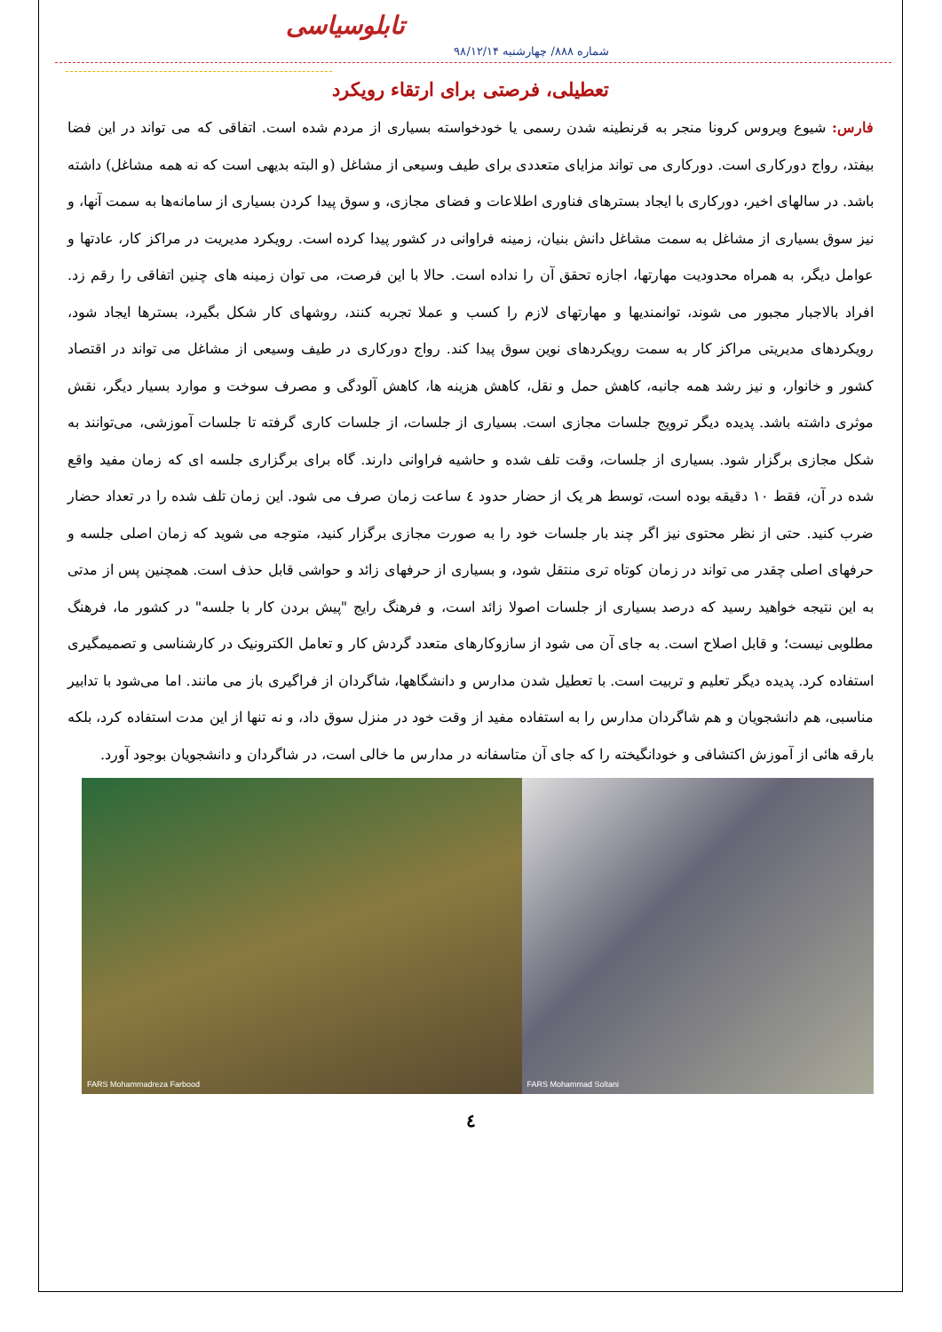تابلوسیاسی
شماره ۸۸۸/ چهارشنبه ۹۸/۱۲/۱۴
تعطیلی، فرصتی برای ارتقاء رویکرد
فارس: شیوع ویروس کرونا منجر به قرنطینه شدن رسمی یا خودخواسته بسیاری از مردم شده است. اتفاقی که می تواند در این فضا بیفتد، رواج دورکاری است. دورکاری می تواند مزایای متعددی برای طیف وسیعی از مشاغل (و البته بدیهی است که نه همه مشاغل) داشته باشد. در سالهای اخیر، دورکاری با ایجاد بسترهای فناوری اطلاعات و فضای مجازی، و سوق پیدا کردن بسیاری از سامانه‌ها به سمت آنها، و نیز سوق بسیاری از مشاغل به سمت مشاغل دانش بنیان، زمینه فراوانی در کشور پیدا کرده است. رویکرد مدیریت در مراکز کار، عادتها و عوامل دیگر، به همراه محدودیت مهارتها، اجازه تحقق آن را نداده است. حالا با این فرصت، می توان زمینه های چنین اتفاقی را رقم زد. افراد بالاجبار مجبور می شوند، توانمندیها و مهارتهای لازم را کسب و عملا تجربه کنند، روشهای کار شکل بگیرد، بسترها ایجاد شود، رویکردهای مدیریتی مراکز کار به سمت رویکردهای نوین سوق پیدا کند. رواج دورکاری در طیف وسیعی از مشاغل می تواند در اقتصاد کشور و خانوار، و نیز رشد همه جانبه، کاهش حمل و نقل، کاهش هزینه ها، کاهش آلودگی و مصرف سوخت و موارد بسیار دیگر، نقش موثری داشته باشد. پدیده دیگر ترویج جلسات مجازی است. بسیاری از جلسات، از جلسات کاری گرفته تا جلسات آموزشی، می‌توانند به شکل مجازی برگزار شود. بسیاری از جلسات، وقت تلف شده و حاشیه فراوانی دارند. گاه برای برگزاری جلسه ای که زمان مفید واقع شده در آن، فقط ۱۰ دقیقه بوده است، توسط هر یک از حضار حدود ٤ ساعت زمان صرف می شود. این زمان تلف شده را در تعداد حضار ضرب کنید. حتی از نظر محتوی نیز اگر چند بار جلسات خود را به صورت مجازی برگزار کنید، متوجه می شوید که زمان اصلی جلسه و حرفهای اصلی چقدر می تواند در زمان کوتاه تری منتقل شود، و بسیاری از حرفهای زائد و حواشی قابل حذف است. همچنین پس از مدتی به این نتیجه خواهید رسید که درصد بسیاری از جلسات اصولا زائد است، و فرهنگ رایج "پیش بردن کار با جلسه" در کشور ما، فرهنگ مطلوبی نیست؛ و قابل اصلاح است. به جای آن می شود از سازوکارهای متعدد گردش کار و تعامل الکترونیک در کارشناسی و تصمیمگیری استفاده کرد. پدیده دیگر تعلیم و تربیت است. با تعطیل شدن مدارس و دانشگاهها، شاگردان از فراگیری باز می مانند. اما می‌شود با تدابیر مناسبی، هم دانشجویان و هم شاگردان مدارس را به استفاده مفید از وقت خود در منزل سوق داد، و نه تنها از این مدت استفاده کرد، بلکه بارقه هائی از آموزش اکتشافی و خودانگیخته را که جای آن متاسفانه در مدارس ما خالی است، در شاگردان و دانشجویان بوجود آورد.
FARS Mohammad Soltani
FARS Mohammadreza Farbood
٤